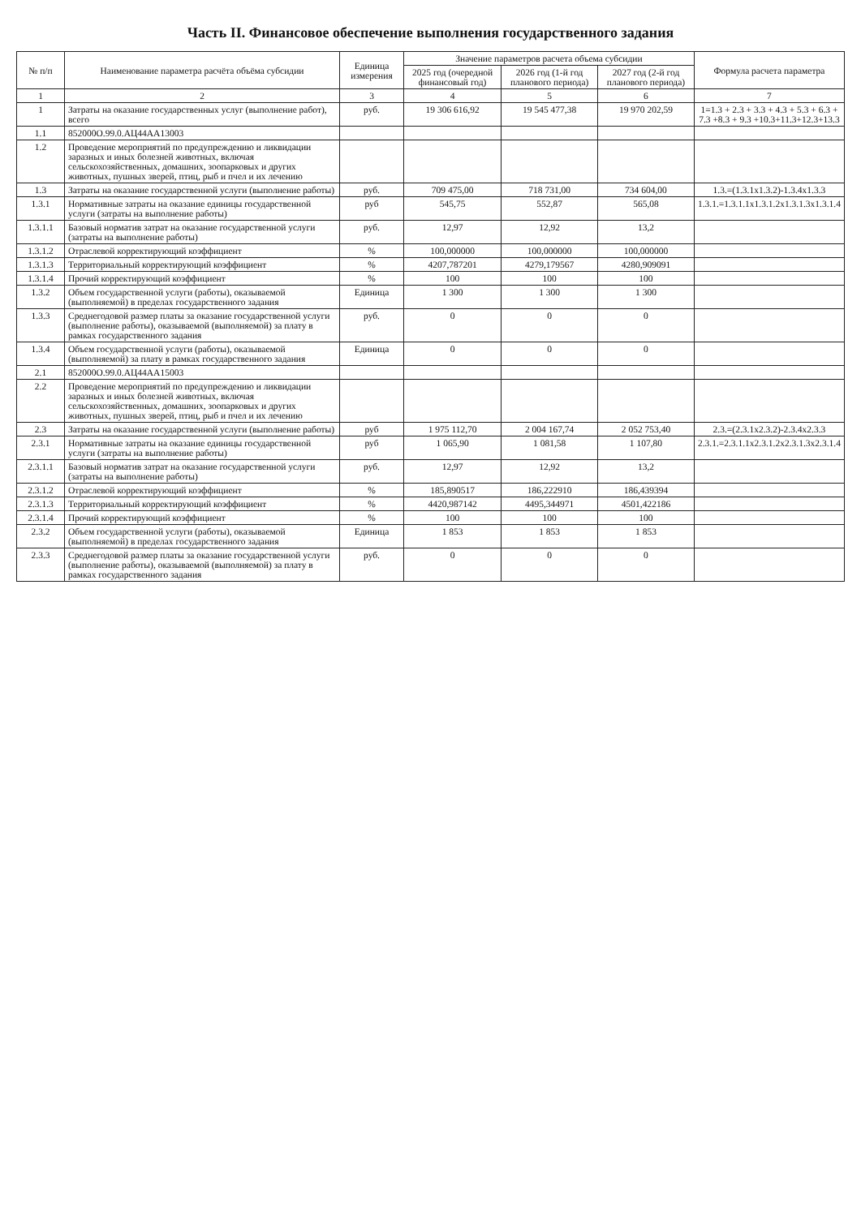Часть II. Финансовое обеспечение выполнения государственного задания
| № п/п | Наименование параметра расчёта объёма субсидии | Единица измерения | Значение параметров расчета объема субсидии | | | Формула расчета параметра |
| --- | --- | --- | --- | --- | --- | --- |
| | | | 2025 год (очередной финансовый год) | 2026 год (1-й год планового периода) | 2027 год (2-й год планового периода) | |
| 1 | 2 | 3 | 4 | 5 | 6 | 7 |
| 1 | Затраты на оказание государственных услуг (выполнение работ), всего | руб. | 19 306 616,92 | 19 545 477,38 | 19 970 202,59 | 1=1.3 + 2.3 + 3.3 + 4.3 + 5.3 + 6.3 + 7.3 +8.3 + 9.3 +10.3+11.3+12.3+13.3 |
| 1.1 | 852000О.99.0.АЦ44АА13003 | | | | | |
| 1.2 | Проведение мероприятий по предупреждению и ликвидации заразных и иных болезней животных, включая сельскохозяйственных, домашних, зоопарковых и других животных, пушных зверей, птиц, рыб и пчел и их лечению | | | | | |
| 1.3 | Затраты на оказание государственной услуги (выполнение работы) | руб. | 709 475,00 | 718 731,00 | 734 604,00 | 1.3.=(1.3.1х1.3.2)-1.3.4х1.3.3 |
| 1.3.1 | Нормативные затраты на оказание единицы государственной услуги (затраты на выполнение работы) | руб | 545,75 | 552,87 | 565,08 | 1.3.1.=1.3.1.1х1.3.1.2х1.3.1.3х1.3.1.4 |
| 1.3.1.1 | Базовый норматив затрат на оказание государственной услуги (затраты на выполнение работы) | руб. | 12,97 | 12,92 | 13,2 | |
| 1.3.1.2 | Отраслевой корректирующий коэффициент | % | 100,000000 | 100,000000 | 100,000000 | |
| 1.3.1.3 | Территориальный корректирующий коэффициент | % | 4207,787201 | 4279,179567 | 4280,909091 | |
| 1.3.1.4 | Прочий корректирующий коэффициент | % | 100 | 100 | 100 | |
| 1.3.2 | Объем государственной услуги (работы), оказываемой (выполняемой) в пределах государственного задания | Единица | 1 300 | 1 300 | 1 300 | |
| 1.3.3 | Среднегодовой размер платы за оказание государственной услуги (выполнение работы), оказываемой (выполняемой) за плату в рамках государственного задания | руб. | 0 | 0 | 0 | |
| 1.3.4 | Объем государственной услуги (работы), оказываемой (выполняемой) за плату в рамках государственного задания | Единица | 0 | 0 | 0 | |
| 2.1 | 852000О.99.0.АЦ44АА15003 | | | | | |
| 2.2 | Проведение мероприятий по предупреждению и ликвидации заразных и иных болезней животных, включая сельскохозяйственных, домашних, зоопарковых и других животных, пушных зверей, птиц, рыб и пчел и их лечению | | | | | |
| 2.3 | Затраты на оказание государственной услуги (выполнение работы) | руб | 1 975 112,70 | 2 004 167,74 | 2 052 753,40 | 2.3.=(2.3.1х2.3.2)-2.3.4х2.3.3 |
| 2.3.1 | Нормативные затраты на оказание единицы государственной услуги (затраты на выполнение работы) | руб | 1 065,90 | 1 081,58 | 1 107,80 | 2.3.1.=2.3.1.1х2.3.1.2х2.3.1.3х2.3.1.4 |
| 2.3.1.1 | Базовый норматив затрат на оказание государственной услуги (затраты на выполнение работы) | руб. | 12,97 | 12,92 | 13,2 | |
| 2.3.1.2 | Отраслевой корректирующий коэффициент | % | 185,890517 | 186,222910 | 186,439394 | |
| 2.3.1.3 | Территориальный корректирующий коэффициент | % | 4420,987142 | 4495,344971 | 4501,422186 | |
| 2.3.1.4 | Прочий корректирующий коэффициент | % | 100 | 100 | 100 | |
| 2.3.2 | Объем государственной услуги (работы), оказываемой (выполняемой) в пределах государственного задания | Единица | 1 853 | 1 853 | 1 853 | |
| 2.3.3 | Среднегодовой размер платы за оказание государственной услуги (выполнение работы), оказываемой (выполняемой) за плату в рамках государственного задания | руб. | 0 | 0 | 0 | |